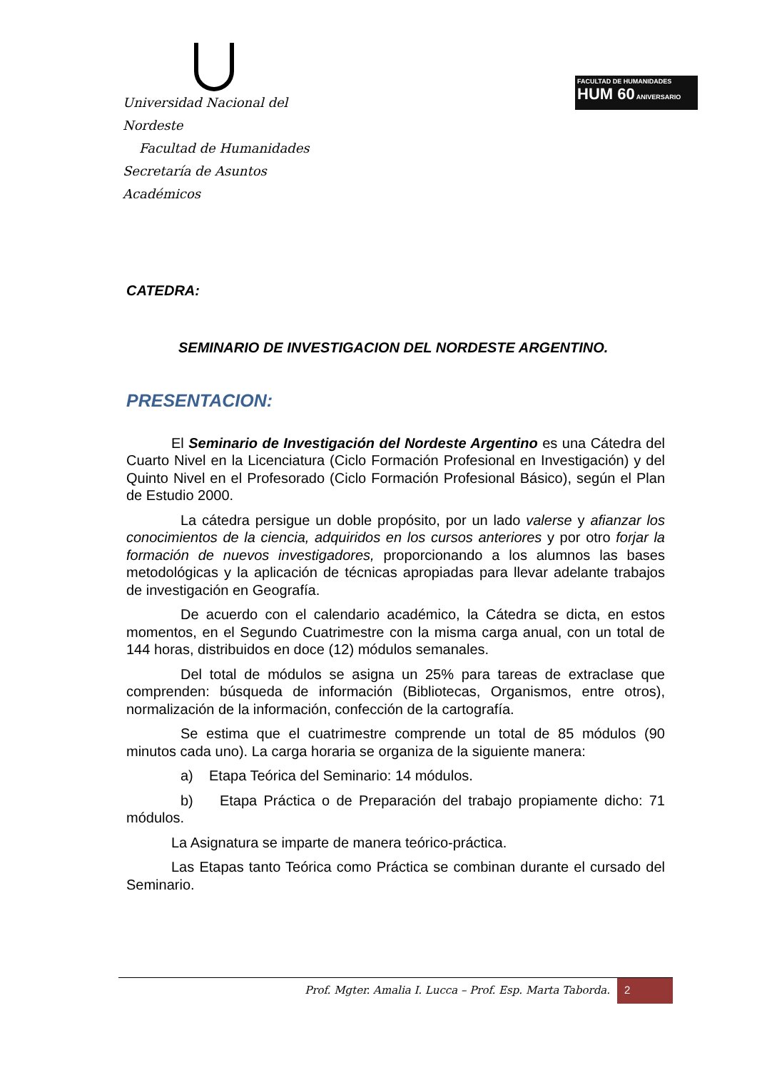Universidad Nacional del Nordeste
Facultad de Humanidades
Secretaría de Asuntos Académicos
FACULTAD DE HUMANIDADES
HUM 60 ANIVERSARIO
CATEDRA:
SEMINARIO DE INVESTIGACION DEL NORDESTE ARGENTINO.
PRESENTACION:
El Seminario de Investigación del Nordeste Argentino es una Cátedra del Cuarto Nivel en la Licenciatura (Ciclo Formación Profesional en Investigación) y del Quinto Nivel en el Profesorado (Ciclo Formación Profesional Básico), según el Plan de Estudio 2000.
La cátedra persigue un doble propósito, por un lado valerse y afianzar los conocimientos de la ciencia, adquiridos en los cursos anteriores y por otro forjar la formación de nuevos investigadores, proporcionando a los alumnos las bases metodológicas y la aplicación de técnicas apropiadas para llevar adelante trabajos de investigación en Geografía.
De acuerdo con el calendario académico, la Cátedra se dicta, en estos momentos, en el Segundo Cuatrimestre con la misma carga anual, con un total de 144 horas, distribuidos en doce (12) módulos semanales.
Del total de módulos se asigna un 25% para tareas de extraclase que comprenden: búsqueda de información (Bibliotecas, Organismos, entre otros), normalización de la información, confección de la cartografía.
Se estima que el cuatrimestre comprende un total de 85 módulos (90 minutos cada uno). La carga horaria se organiza de la siguiente manera:
a) Etapa Teórica del Seminario: 14 módulos.
b) Etapa Práctica o de Preparación del trabajo propiamente dicho: 71 módulos.
La Asignatura se imparte de manera teórico-práctica.
Las Etapas tanto Teórica como Práctica se combinan durante el cursado del Seminario.
Prof. Mgter. Amalia I. Lucca – Prof. Esp. Marta Taborda.
2